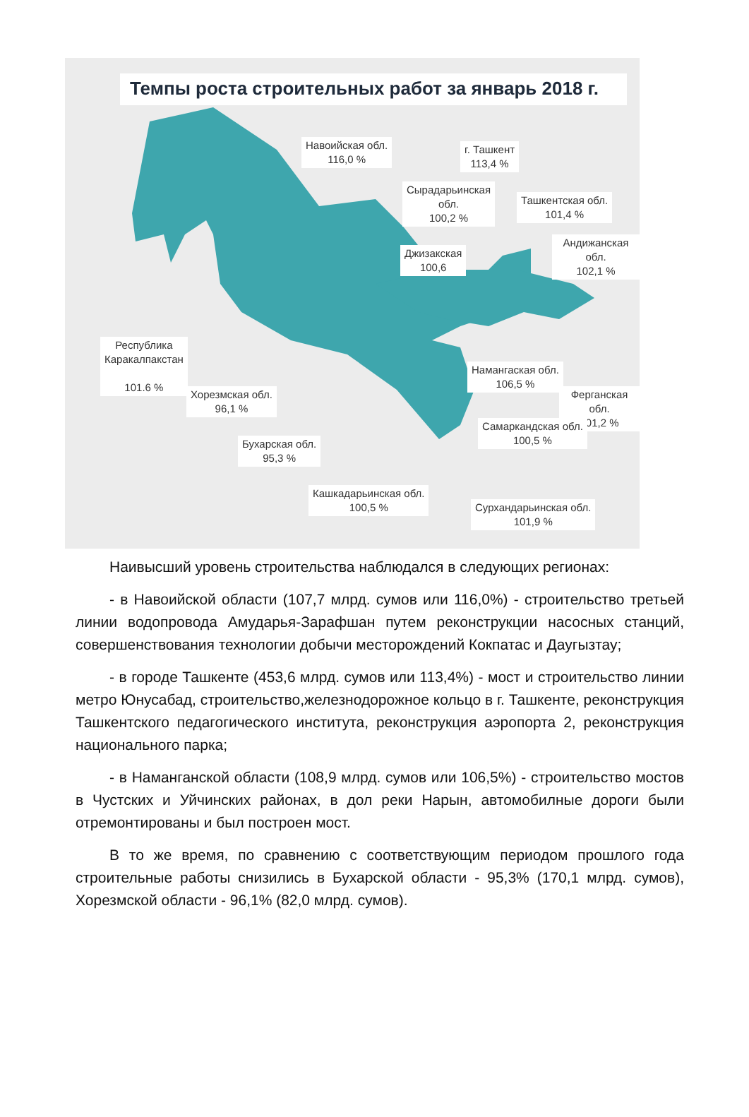Темпы роста строительных работ за январь 2018 г.
Навоийская обл.
116,0 %
г. Ташкент
113,4 %
Сырадарьинская
обл.
100,2 %
Ташкентская обл.
101,4 %
Андижанская обл.
102,1 %
Джизакская
100,6
Республика
Каракалпакстан
101.6 %
Намангаская обл.
106,5 %
Хорезмская обл.
96,1 %
Ферганская обл.
101,2 %
Самаркандская обл.
100,5 %
Бухарская обл.
95,3 %
Кашкадарьинская обл.
100,5 %
Сурхандарьинская обл.
101,9 %
Наивысший уровень строительства наблюдался в следующих регионах:
- в Навоийской области (107,7 млрд. сумов или 116,0%) - строительство третьей линии водопровода Амударья-Зарафшан путем реконструкции насосных станций, совершенствования технологии добычи месторождений Кокпатас и Даугызтау;
- в городе Ташкенте (453,6 млрд. сумов или 113,4%) - мост и строительство линии метро Юнусабад, строительство,железнодорожное кольцо в г. Ташкенте, реконструкция Ташкентского педагогического института, реконструкция аэропорта 2, реконструкция национального парка;
- в Наманганской области (108,9 млрд. сумов или 106,5%) - строительство мостов в Чустских и Уйчинских районах, в дол реки Нарын, автомобилные дороги были отремонтированы и был построен мост.
В то же время, по сравнению с соответствующим периодом прошлого года строительные работы снизились в Бухарской области - 95,3% (170,1 млрд. сумов), Хорезмской области - 96,1% (82,0 млрд. сумов).